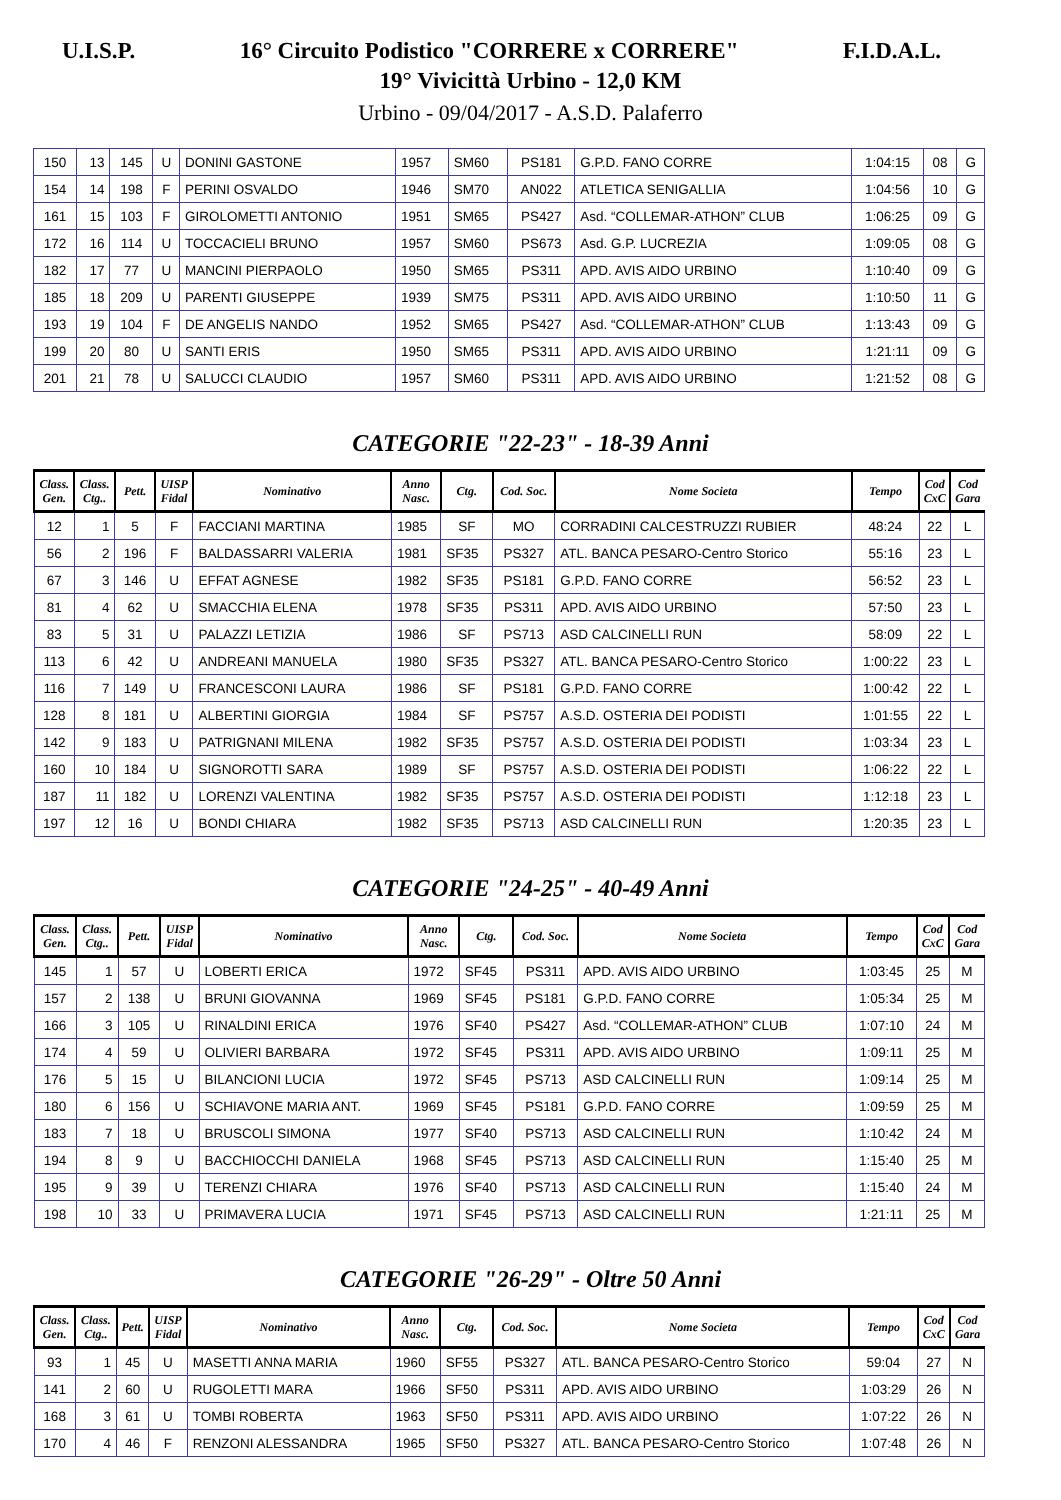U.I.S.P. 16° Circuito Podistico "CORRERE x CORRERE" F.I.D.A.L.
19° Vivicittà Urbino - 12,0 KM
Urbino - 09/04/2017 - A.S.D. Palaferro
| 150 | 13 | 145 | U | DONINI GASTONE | 1957 | SM60 | PS181 | G.P.D. FANO CORRE | 1:04:15 | 08 | G |
| 154 | 14 | 198 | F | PERINI OSVALDO | 1946 | SM70 | AN022 | ATLETICA SENIGALLIA | 1:04:56 | 10 | G |
| 161 | 15 | 103 | F | GIROLOMETTI ANTONIO | 1951 | SM65 | PS427 | Asd. “COLLEMAR-ATHON” CLUB | 1:06:25 | 09 | G |
| 172 | 16 | 114 | U | TOCCACIELI BRUNO | 1957 | SM60 | PS673 | Asd. G.P. LUCREZIA | 1:09:05 | 08 | G |
| 182 | 17 | 77 | U | MANCINI PIERPAOLO | 1950 | SM65 | PS311 | APD. AVIS AIDO URBINO | 1:10:40 | 09 | G |
| 185 | 18 | 209 | U | PARENTI GIUSEPPE | 1939 | SM75 | PS311 | APD. AVIS AIDO URBINO | 1:10:50 | 11 | G |
| 193 | 19 | 104 | F | DE ANGELIS NANDO | 1952 | SM65 | PS427 | Asd. “COLLEMAR-ATHON” CLUB | 1:13:43 | 09 | G |
| 199 | 20 | 80 | U | SANTI ERIS | 1950 | SM65 | PS311 | APD. AVIS AIDO URBINO | 1:21:11 | 09 | G |
| 201 | 21 | 78 | U | SALUCCI CLAUDIO | 1957 | SM60 | PS311 | APD. AVIS AIDO URBINO | 1:21:52 | 08 | G |
CATEGORIE "22-23" - 18-39 Anni
| Class. Gen. | Class. Ctg.. | Pett. | UISP Fidal | Nominativo | Anno Nasc. | Ctg. | Cod. Soc. | Nome Societa | Tempo | Cod CxC | Cod Gara |
| --- | --- | --- | --- | --- | --- | --- | --- | --- | --- | --- | --- |
| 12 | 1 | 5 | F | FACCIANI MARTINA | 1985 | SF | MO | CORRADINI CALCESTRUZZI RUBIER | 48:24 | 22 | L |
| 56 | 2 | 196 | F | BALDASSARRI VALERIA | 1981 | SF35 | PS327 | ATL. BANCA PESARO-Centro Storico | 55:16 | 23 | L |
| 67 | 3 | 146 | U | EFFAT AGNESE | 1982 | SF35 | PS181 | G.P.D. FANO CORRE | 56:52 | 23 | L |
| 81 | 4 | 62 | U | SMACCHIA ELENA | 1978 | SF35 | PS311 | APD. AVIS AIDO URBINO | 57:50 | 23 | L |
| 83 | 5 | 31 | U | PALAZZI LETIZIA | 1986 | SF | PS713 | ASD CALCINELLI RUN | 58:09 | 22 | L |
| 113 | 6 | 42 | U | ANDREANI MANUELA | 1980 | SF35 | PS327 | ATL. BANCA PESARO-Centro Storico | 1:00:22 | 23 | L |
| 116 | 7 | 149 | U | FRANCESCONI LAURA | 1986 | SF | PS181 | G.P.D. FANO CORRE | 1:00:42 | 22 | L |
| 128 | 8 | 181 | U | ALBERTINI GIORGIA | 1984 | SF | PS757 | A.S.D. OSTERIA DEI PODISTI | 1:01:55 | 22 | L |
| 142 | 9 | 183 | U | PATRIGNANI MILENA | 1982 | SF35 | PS757 | A.S.D. OSTERIA DEI PODISTI | 1:03:34 | 23 | L |
| 160 | 10 | 184 | U | SIGNOROTTI SARA | 1989 | SF | PS757 | A.S.D. OSTERIA DEI PODISTI | 1:06:22 | 22 | L |
| 187 | 11 | 182 | U | LORENZI VALENTINA | 1982 | SF35 | PS757 | A.S.D. OSTERIA DEI PODISTI | 1:12:18 | 23 | L |
| 197 | 12 | 16 | U | BONDI CHIARA | 1982 | SF35 | PS713 | ASD CALCINELLI RUN | 1:20:35 | 23 | L |
CATEGORIE "24-25" - 40-49 Anni
| Class. Gen. | Class. Ctg.. | Pett. | UISP Fidal | Nominativo | Anno Nasc. | Ctg. | Cod. Soc. | Nome Societa | Tempo | Cod CxC | Cod Gara |
| --- | --- | --- | --- | --- | --- | --- | --- | --- | --- | --- | --- |
| 145 | 1 | 57 | U | LOBERTI ERICA | 1972 | SF45 | PS311 | APD. AVIS AIDO URBINO | 1:03:45 | 25 | M |
| 157 | 2 | 138 | U | BRUNI GIOVANNA | 1969 | SF45 | PS181 | G.P.D. FANO CORRE | 1:05:34 | 25 | M |
| 166 | 3 | 105 | U | RINALDINI ERICA | 1976 | SF40 | PS427 | Asd. “COLLEMAR-ATHON” CLUB | 1:07:10 | 24 | M |
| 174 | 4 | 59 | U | OLIVIERI BARBARA | 1972 | SF45 | PS311 | APD. AVIS AIDO URBINO | 1:09:11 | 25 | M |
| 176 | 5 | 15 | U | BILANCIONI LUCIA | 1972 | SF45 | PS713 | ASD CALCINELLI RUN | 1:09:14 | 25 | M |
| 180 | 6 | 156 | U | SCHIAVONE MARIA ANT. | 1969 | SF45 | PS181 | G.P.D. FANO CORRE | 1:09:59 | 25 | M |
| 183 | 7 | 18 | U | BRUSCOLI SIMONA | 1977 | SF40 | PS713 | ASD CALCINELLI RUN | 1:10:42 | 24 | M |
| 194 | 8 | 9 | U | BACCHIOCCHI DANIELA | 1968 | SF45 | PS713 | ASD CALCINELLI RUN | 1:15:40 | 25 | M |
| 195 | 9 | 39 | U | TERENZI CHIARA | 1976 | SF40 | PS713 | ASD CALCINELLI RUN | 1:15:40 | 24 | M |
| 198 | 10 | 33 | U | PRIMAVERA LUCIA | 1971 | SF45 | PS713 | ASD CALCINELLI RUN | 1:21:11 | 25 | M |
CATEGORIE "26-29" - Oltre 50 Anni
| Class. Gen. | Class. Ctg.. | Pett. | UISP Fidal | Nominativo | Anno Nasc. | Ctg. | Cod. Soc. | Nome Societa | Tempo | Cod CxC | Cod Gara |
| --- | --- | --- | --- | --- | --- | --- | --- | --- | --- | --- | --- |
| 93 | 1 | 45 | U | MASETTI ANNA MARIA | 1960 | SF55 | PS327 | ATL. BANCA PESARO-Centro Storico | 59:04 | 27 | N |
| 141 | 2 | 60 | U | RUGOLETTI MARA | 1966 | SF50 | PS311 | APD. AVIS AIDO URBINO | 1:03:29 | 26 | N |
| 168 | 3 | 61 | U | TOMBI ROBERTA | 1963 | SF50 | PS311 | APD. AVIS AIDO URBINO | 1:07:22 | 26 | N |
| 170 | 4 | 46 | F | RENZONI ALESSANDRA | 1965 | SF50 | PS327 | ATL. BANCA PESARO-Centro Storico | 1:07:48 | 26 | N |